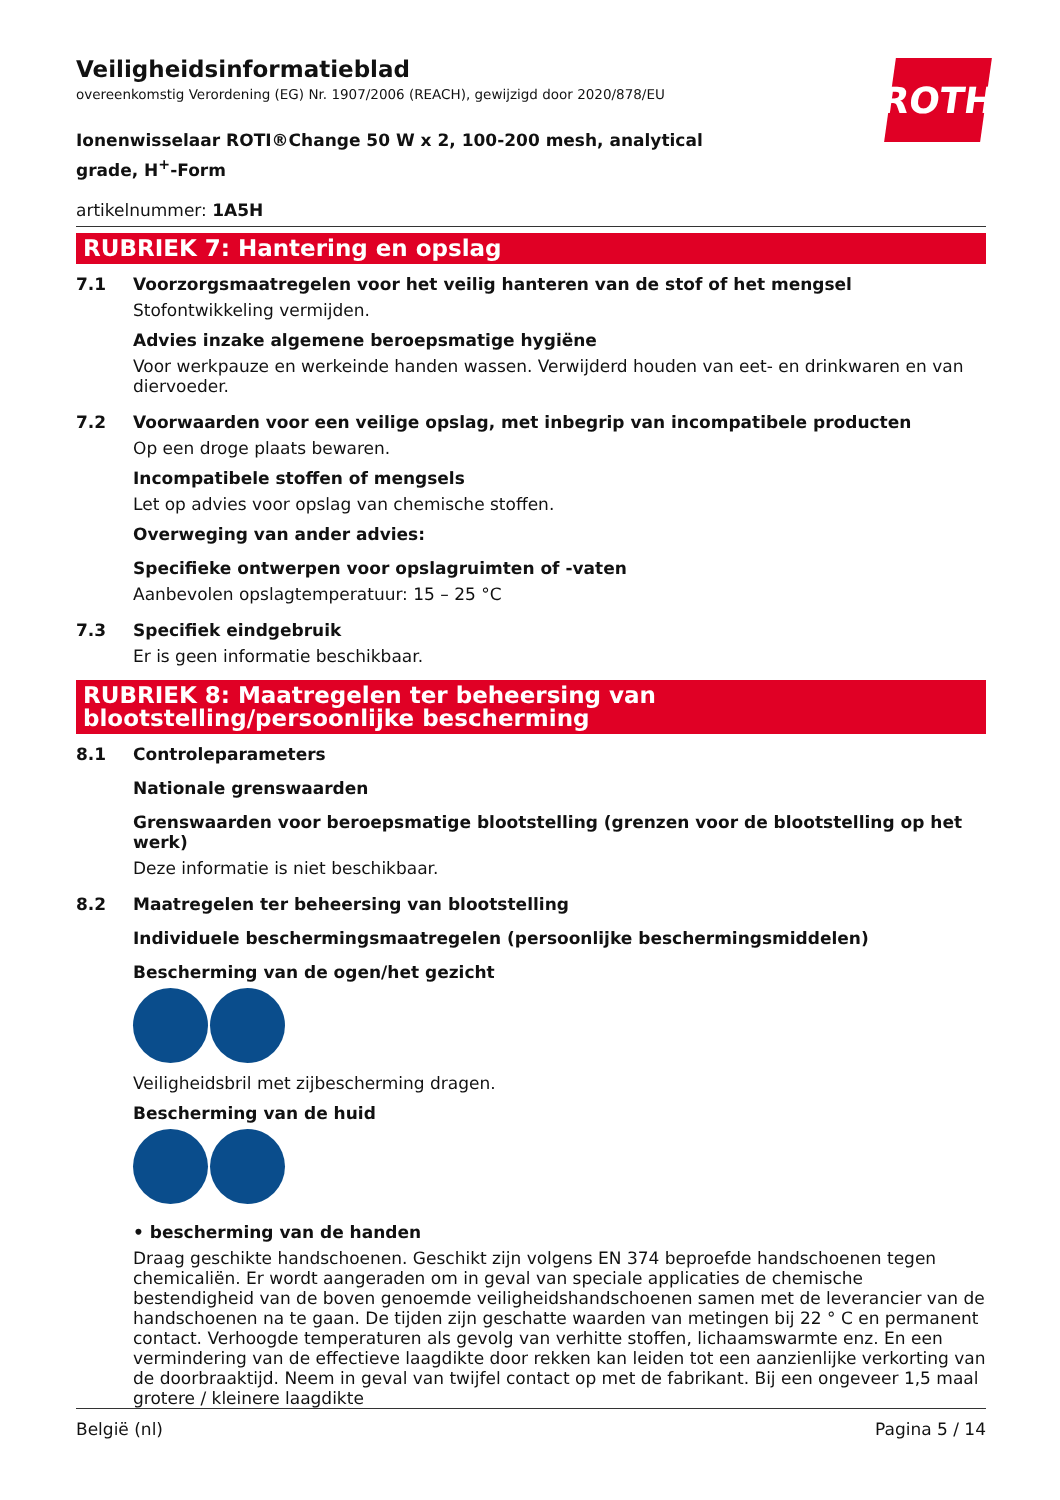ROTH
Veiligheidsinformatieblad
overeenkomstig Verordening (EG) Nr. 1907/2006 (REACH), gewijzigd door 2020/878/EU
Ionenwisselaar ROTI®Change 50 W x 2, 100-200 mesh, analytical grade, H<sup>+</sup>-Form
artikelnummer: 1A5H
RUBRIEK 7: Hantering en opslag
7.1 Voorzorgsmaatregelen voor het veilig hanteren van de stof of het mengsel
Stofontwikkeling vermijden.
Advies inzake algemene beroepsmatige hygiëne
Voor werkpauze en werkeinde handen wassen. Verwijderd houden van eet- en drinkwaren en van diervoeder.
7.2 Voorwaarden voor een veilige opslag, met inbegrip van incompatibele producten
Op een droge plaats bewaren.
Incompatibele stoffen of mengsels
Let op advies voor opslag van chemische stoffen.
Overweging van ander advies:
Specifieke ontwerpen voor opslagruimten of -vaten
Aanbevolen opslagtemperatuur: 15 – 25 °C
7.3 Specifiek eindgebruik
Er is geen informatie beschikbaar.
RUBRIEK 8: Maatregelen ter beheersing van blootstelling/persoonlijke bescherming
8.1 Controleparameters
Nationale grenswaarden
Grenswaarden voor beroepsmatige blootstelling (grenzen voor de blootstelling op het werk)
Deze informatie is niet beschikbaar.
8.2 Maatregelen ter beheersing van blootstelling
Individuele beschermingsmaatregelen (persoonlijke beschermingsmiddelen)
Bescherming van de ogen/het gezicht
Veiligheidsbril met zijbescherming dragen.
Bescherming van de huid
• bescherming van de handen
Draag geschikte handschoenen. Geschikt zijn volgens EN 374 beproefde handschoenen tegen chemicaliën. Er wordt aangeraden om in geval van speciale applicaties de chemische bestendigheid van de boven genoemde veiligheidshandschoenen samen met de leverancier van de handschoenen na te gaan. De tijden zijn geschatte waarden van metingen bij 22 ° C en permanent contact. Verhoogde temperaturen als gevolg van verhitte stoffen, lichaamswarmte enz. En een vermindering van de effectieve laagdikte door rekken kan leiden tot een aanzienlijke verkorting van de doorbraaktijd. Neem in geval van twijfel contact op met de fabrikant. Bij een ongeveer 1,5 maal grotere / kleinere laagdikte
België (nl) Pagina 5 / 14